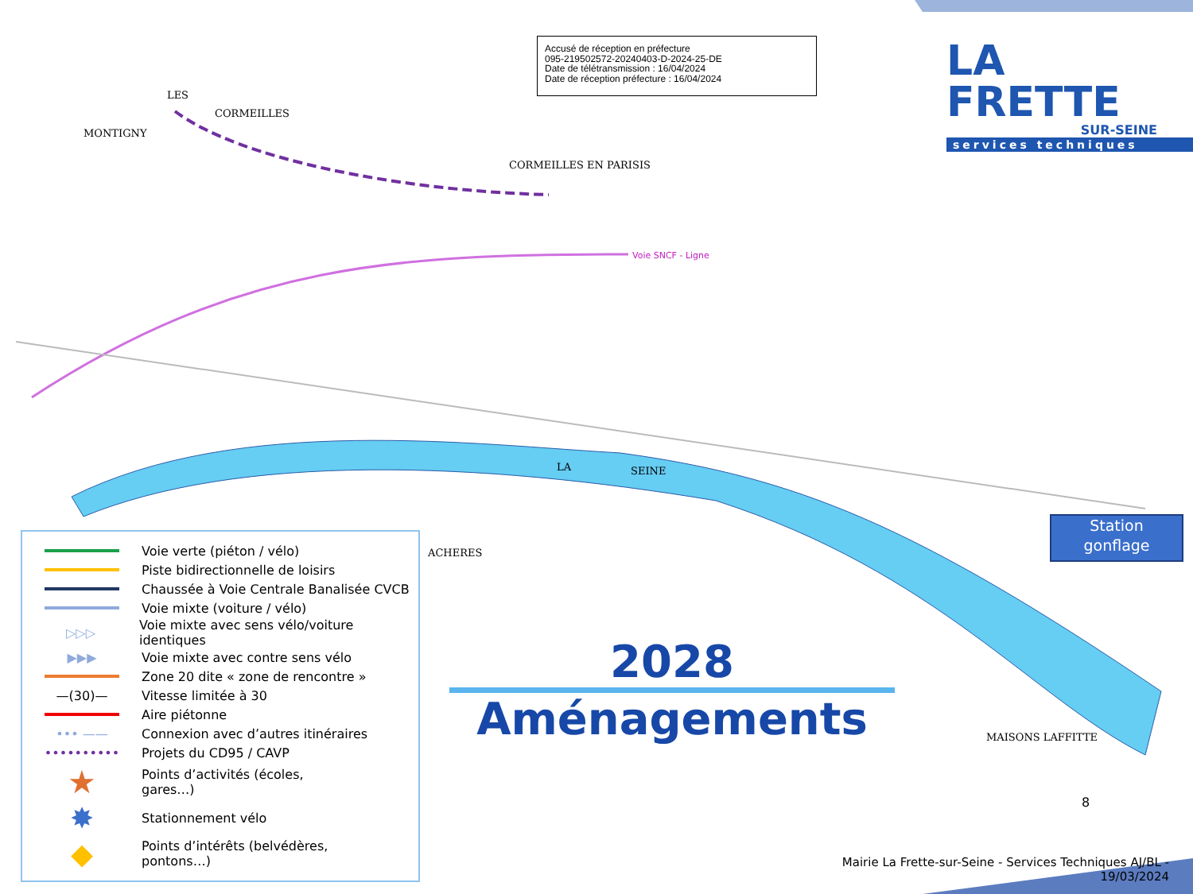Accusé de réception en préfecture
095-219502572-20240403-D-2024-25-DE
Date de télétransmission : 16/04/2024
Date de réception préfecture : 16/04/2024
LA FRETTE
SUR-SEINE
services techniques
LES
MONTIGNY
CORMEILLES
CORMEILLES EN PARISIS
Voie SNCF - Ligne
LA SEINE
ACHERES
MAISONS LAFFITTE
Voie verte (piéton / vélo)
Piste bidirectionnelle de loisirs
Chaussée à Voie Centrale Banalisée CVCB
Voie mixte (voiture / vélo)
▷▷▷
Voie mixte avec sens vélo/voiture identiques
▶▶▶
Voie mixte avec contre sens vélo
Zone 20 dite « zone de rencontre »
—(30)—
Vitesse limitée à 30
Aire piétonne
••• ——
Connexion avec d’autres itinéraires
••••••••••
Projets du CD95 / CAVP
★
Points d’activités (écoles,
gares…)
✸
Stationnement vélo
◆
Points d’intérêts (belvédères,
pontons…)
2028
Aménagements
Station
gonflage
8
Mairie La Frette-sur-Seine - Services Techniques AJ/BL - 19/03/2024